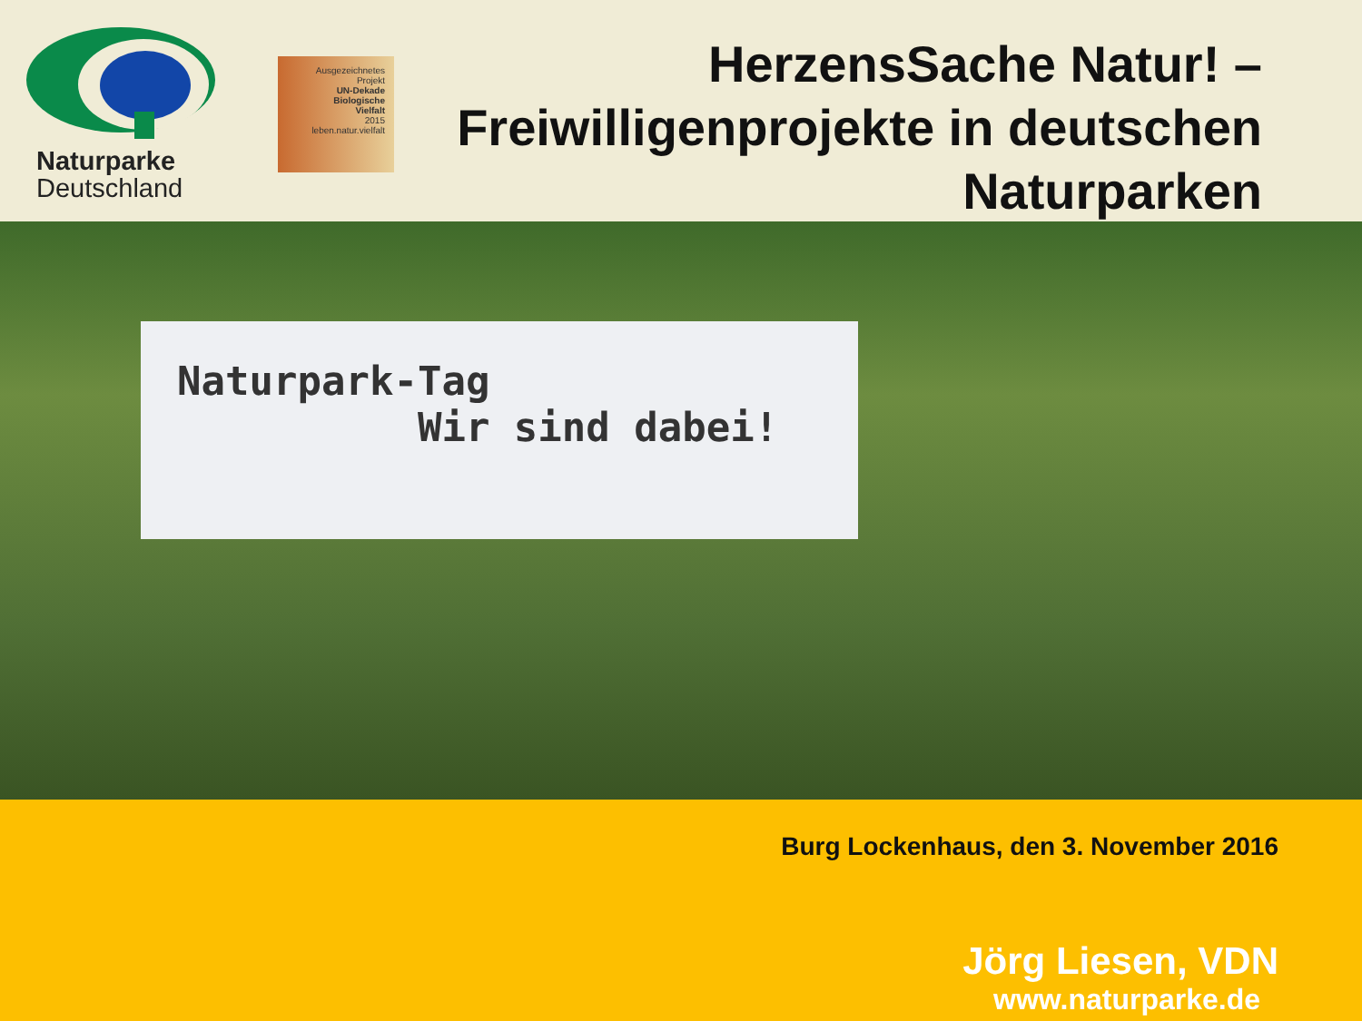Naturparke
Deutschland
Ausgezeichnetes
Projekt
UN-Dekade
Biologische
Vielfalt
2015
leben.natur.vielfalt
HerzensSache Natur! –
Freiwilligenprojekte in deutschen
Naturparken
Naturpark-Tag
Wir sind dabei!
Burg Lockenhaus, den 3. November 2016
Jörg Liesen, VDN
www.naturparke.de